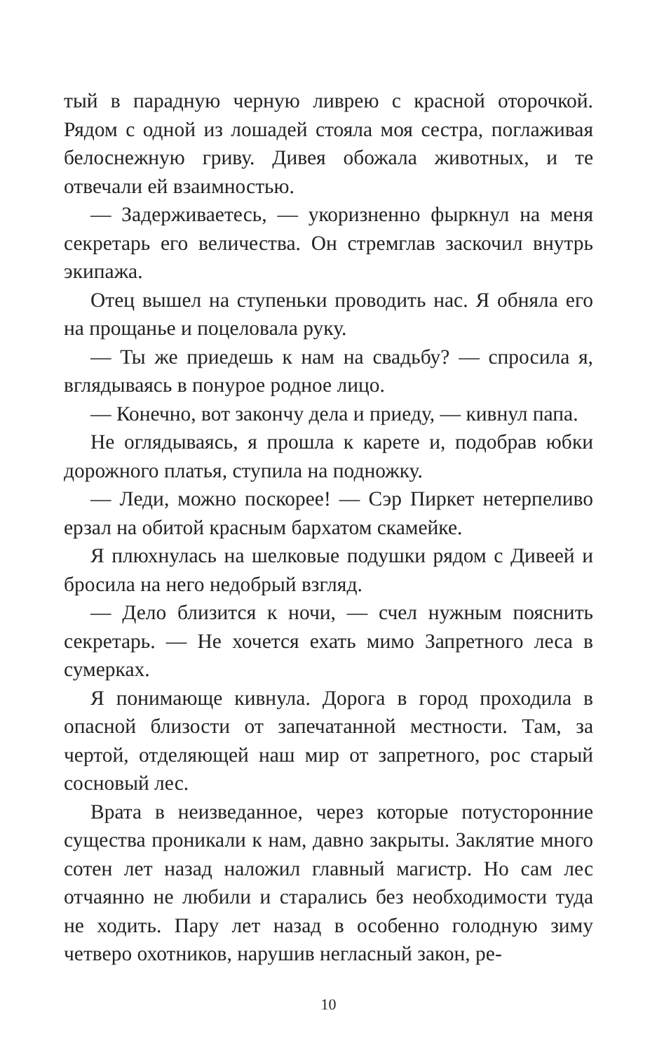тый в парадную черную ливрею с красной оторочкой. Рядом с одной из лошадей стояла моя сестра, поглаживая белоснежную гриву. Дивея обожала животных, и те отвечали ей взаимностью.
— Задерживаетесь, — укоризненно фыркнул на меня секретарь его величества. Он стремглав заскочил внутрь экипажа.
Отец вышел на ступеньки проводить нас. Я обняла его на прощанье и поцеловала руку.
— Ты же приедешь к нам на свадьбу? — спросила я, вглядываясь в понурое родное лицо.
— Конечно, вот закончу дела и приеду, — кивнул папа.
Не оглядываясь, я прошла к карете и, подобрав юбки дорожного платья, ступила на подножку.
— Леди, можно поскорее! — Сэр Пиркет нетерпеливо ерзал на обитой красным бархатом скамейке.
Я плюхнулась на шелковые подушки рядом с Дивеей и бросила на него недобрый взгляд.
— Дело близится к ночи, — счел нужным пояснить секретарь. — Не хочется ехать мимо Запретного леса в сумерках.
Я понимающе кивнула. Дорога в город проходила в опасной близости от запечатанной местности. Там, за чертой, отделяющей наш мир от запретного, рос старый сосновый лес.
Врата в неизведанное, через которые потусторонние существа проникали к нам, давно закрыты. Заклятие много сотен лет назад наложил главный магистр. Но сам лес отчаянно не любили и старались без необходимости туда не ходить. Пару лет назад в особенно голодную зиму четверо охотников, нарушив негласный закон, ре-
10